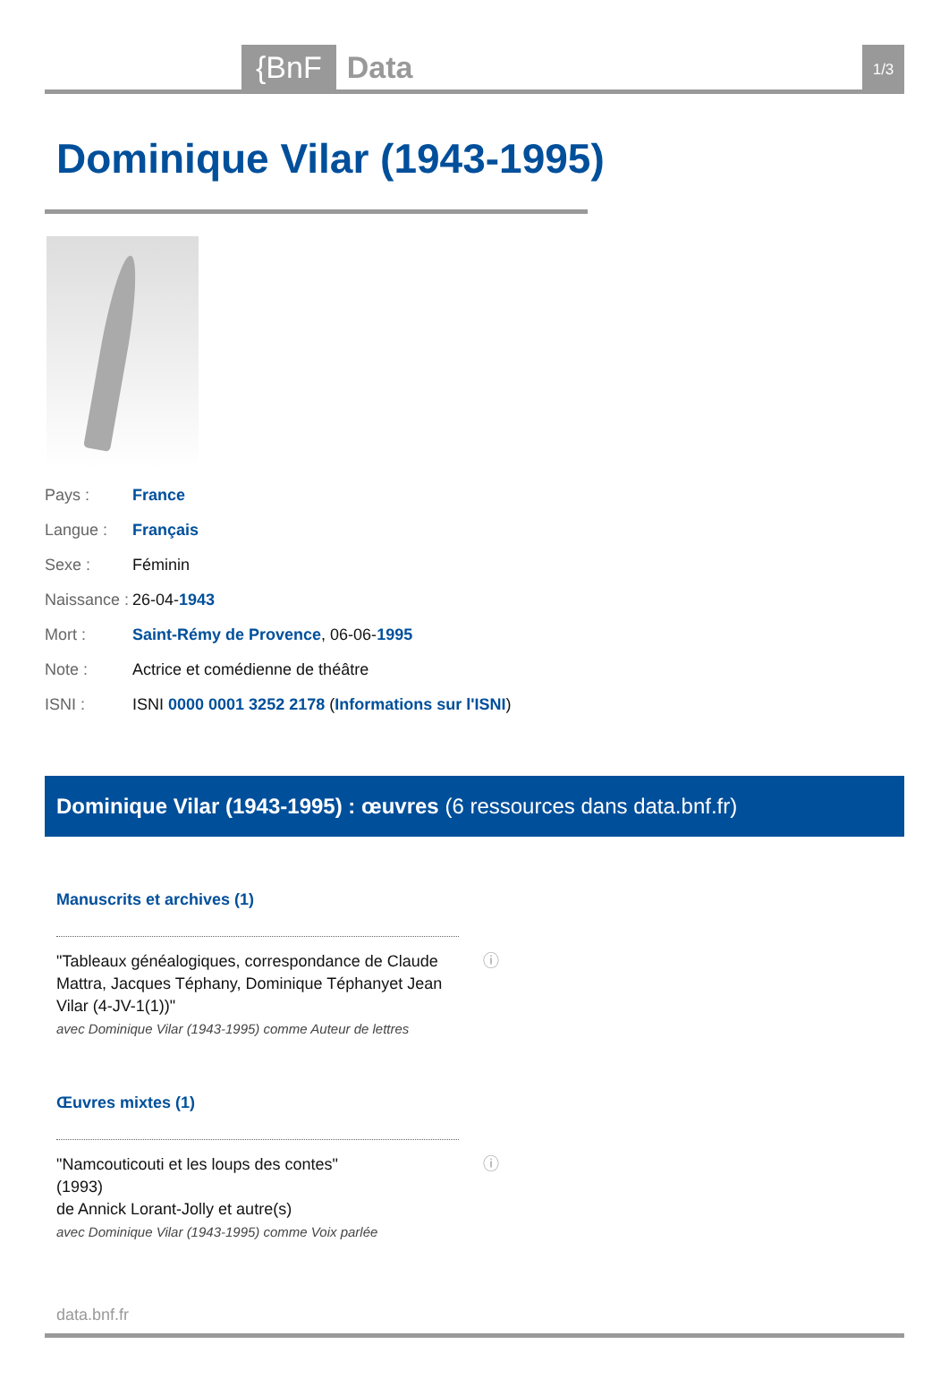{BnF Data 1/3
Dominique Vilar (1943-1995)
| Pays : | France |
| Langue : | Français |
| Sexe : | Féminin |
| Naissance : | 26-04- 1943 |
| Mort : | Saint-Rémy de Provence , 06-06- 1995 |
| Note : | Actrice et comédienne de théâtre |
| ISNI : | ISNI 0000 0001 3252 2178 ( Informations sur l'ISNI ) |
Dominique Vilar (1943-1995) : œuvres (6 ressources dans data.bnf.fr)
Manuscrits et archives (1)
ⓘ "Tableaux généalogiques, correspondance de Claude Mattra, Jacques Téphany, Dominique Téphanyet Jean Vilar (4-JV-1(1))"
avec Dominique Vilar (1943-1995) comme Auteur de lettres
Œuvres mixtes (1)
ⓘ "Namcouticouti et les loups des contes"
(1993)
de Annick Lorant-Jolly et autre(s)
avec Dominique Vilar (1943-1995) comme Voix parlée
data.bnf.fr